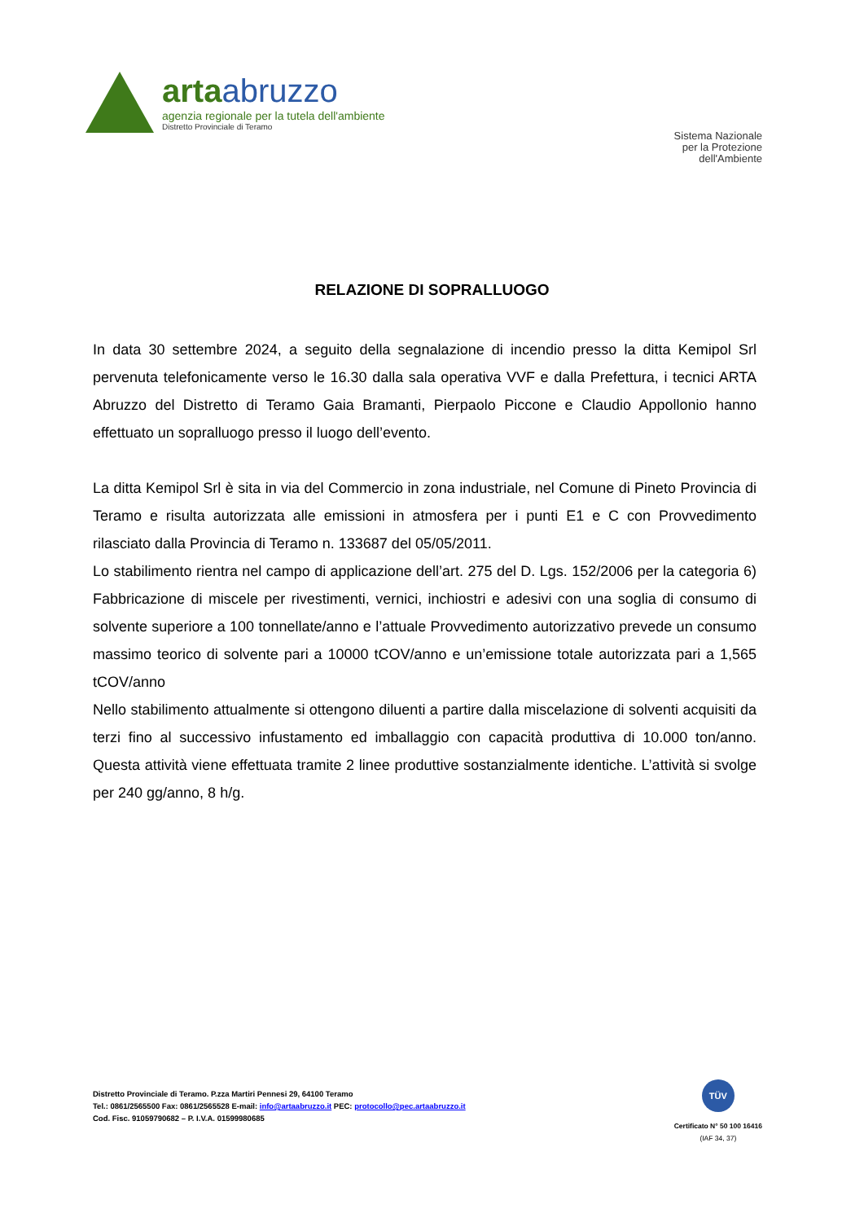artaabruzzo
agenzia regionale per la tutela dell'ambiente
Distretto Provinciale di Teramo
Sistema Nazionale
per la Protezione
dell'Ambiente
RELAZIONE DI SOPRALLUOGO
In data 30 settembre 2024, a seguito della segnalazione di incendio presso la ditta Kemipol Srl pervenuta telefonicamente verso le 16.30 dalla sala operativa VVF e dalla Prefettura, i tecnici ARTA Abruzzo del Distretto di Teramo Gaia Bramanti, Pierpaolo Piccone e Claudio Appollonio hanno effettuato un sopralluogo presso il luogo dell’evento.
La ditta Kemipol Srl è sita in via del Commercio in zona industriale, nel Comune di Pineto Provincia di Teramo e risulta autorizzata alle emissioni in atmosfera per i punti E1 e C con Provvedimento rilasciato dalla Provincia di Teramo n. 133687 del 05/05/2011.
Lo stabilimento rientra nel campo di applicazione dell’art. 275 del D. Lgs. 152/2006 per la categoria 6) Fabbricazione di miscele per rivestimenti, vernici, inchiostri e adesivi con una soglia di consumo di solvente superiore a 100 tonnellate/anno e l’attuale Provvedimento autorizzativo prevede un consumo massimo teorico di solvente pari a 10000 tCOV/anno e un’emissione totale autorizzata pari a 1,565 tCOV/anno
Nello stabilimento attualmente si ottengono diluenti a partire dalla miscelazione di solventi acquisiti da terzi fino al successivo infustamento ed imballaggio con capacità produttiva di 10.000 ton/anno. Questa attività viene effettuata tramite 2 linee produttive sostanzialmente identiche. L’attività si svolge per 240 gg/anno, 8 h/g.
Distretto Provinciale di Teramo. P.zza Martiri Pennesi 29, 64100 Teramo
Tel.: 0861/2565500 Fax: 0861/2565528 E-mail: info@artaabruzzo.it PEC: protocollo@pec.artaabruzzo.it
Cod. Fisc. 91059790682 – P. I.V.A. 01599980685
TÜV
Certificato N° 50 100 16416
(IAF 34, 37)